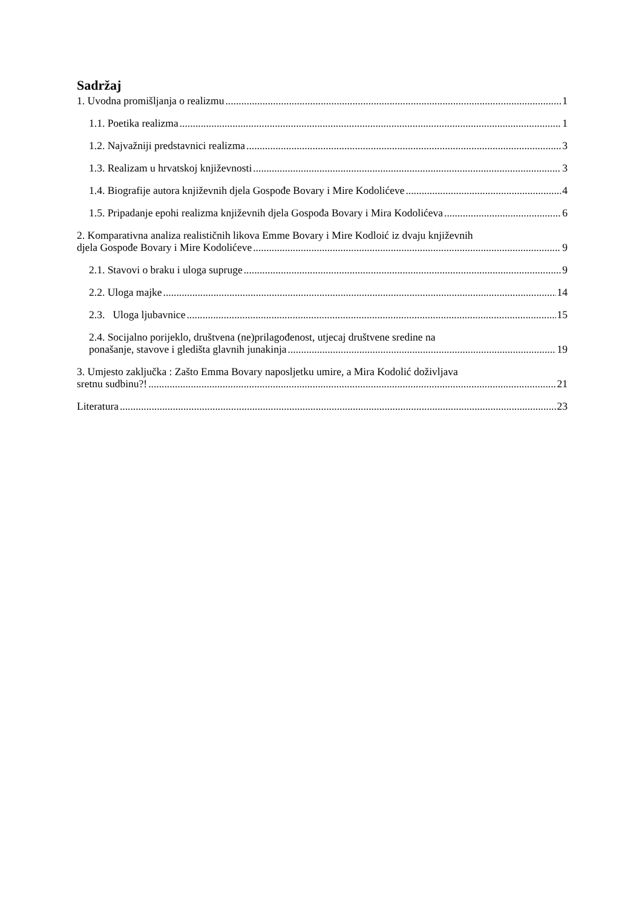Sadržaj
1. Uvodna promišljanja o realizmu 1
1.1. Poetika realizma 1
1.2. Najvažniji predstavnici realizma 3
1.3. Realizam u hrvatskoj književnosti 3
1.4. Biografije autora književnih djela Gospođe Bovary i Mire Kodolićeve 4
1.5. Pripadanje epohi realizma književnih djela Gospođa Bovary i Mira Kodolićeva 6
2. Komparativna analiza realističnih likova Emme Bovary i Mire Kodloić iz dvaju književnih
djela Gospođe Bovary i Mire Kodolićeve 9
2.1. Stavovi o braku i uloga supruge 9
2.2. Uloga majke 14
2.3. Uloga ljubavnice 15
2.4. Socijalno porijeklo, društvena (ne)prilagođenost, utjecaj društvene sredine na
ponašanje, stavove i gledišta glavnih junakinja 19
3. Umjesto zaključka : Zašto Emma Bovary naposljetku umire, a Mira Kodolić doživljava
sretnu sudbinu?! 21
Literatura 23